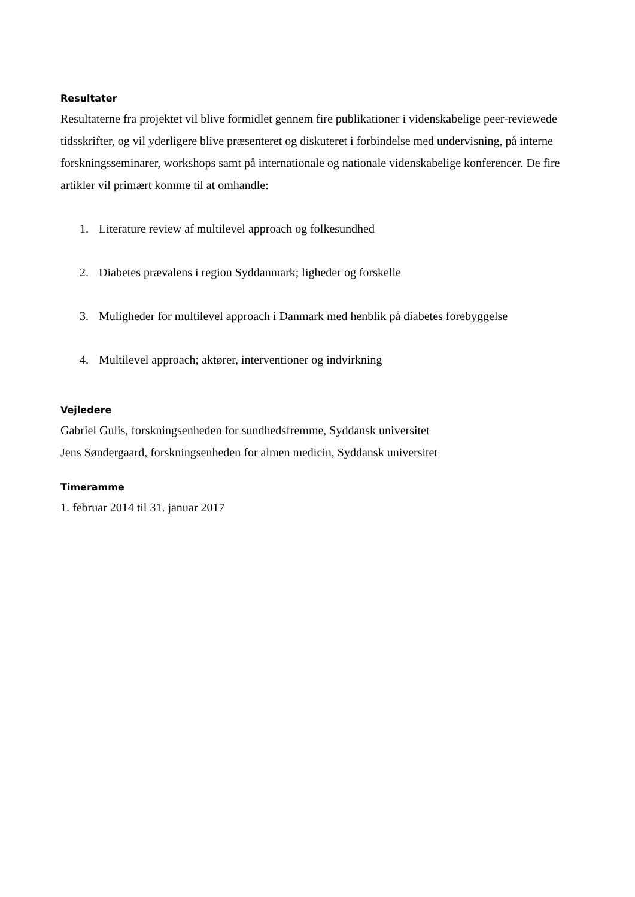Resultater
Resultaterne fra projektet vil blive formidlet gennem fire publikationer i videnskabelige peer-reviewede tidsskrifter, og vil yderligere blive præsenteret og diskuteret i forbindelse med undervisning, på interne forskningsseminarer, workshops samt på internationale og nationale videnskabelige konferencer. De fire artikler vil primært komme til at omhandle:
1. Literature review af multilevel approach og folkesundhed
2. Diabetes prævalens i region Syddanmark; ligheder og forskelle
3. Muligheder for multilevel approach i Danmark med henblik på diabetes forebyggelse
4. Multilevel approach; aktører, interventioner og indvirkning
Vejledere
Gabriel Gulis, forskningsenheden for sundhedsfremme, Syddansk universitet
Jens Søndergaard, forskningsenheden for almen medicin, Syddansk universitet
Timeramme
1. februar 2014 til 31. januar 2017